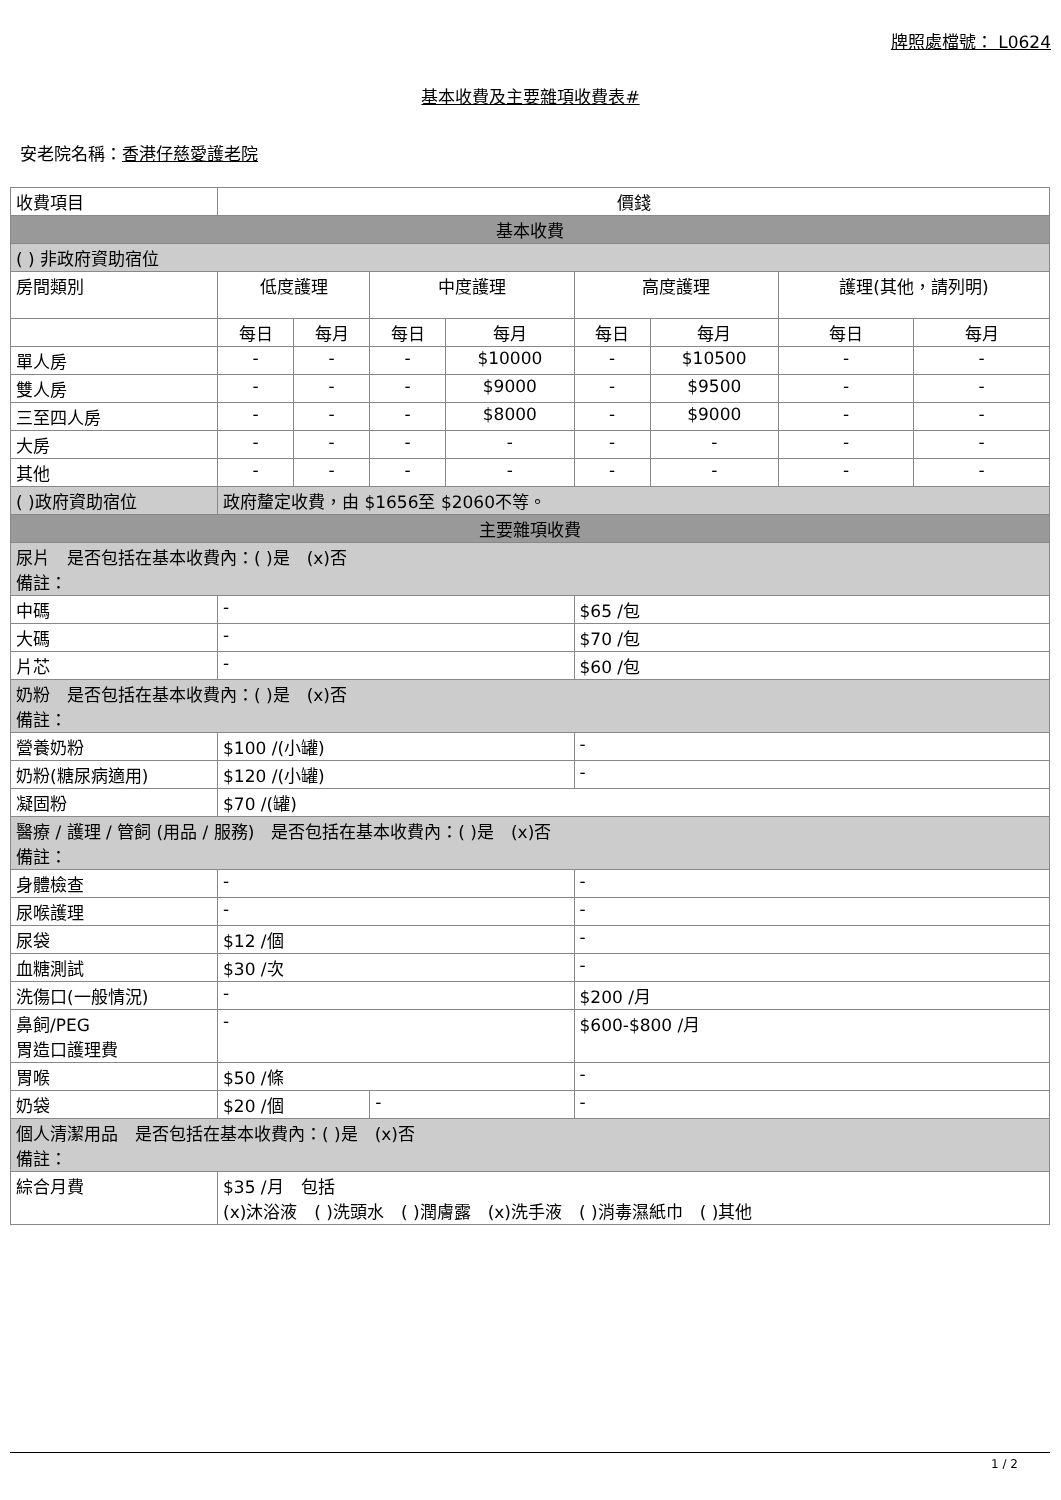牌照處檔號： L0624
基本收費及主要雜項收費表#
安老院名稱：香港仔慈愛護老院
| 收費項目 | 價錢 | | | | | | | |
| --- | --- | --- | --- | --- | --- | --- | --- | --- |
| 基本收費 | | | | | | | | |
| ( ) 非政府資助宿位 | | | | | | | | |
| 房間類別 | 低度護理 | | 中度護理 | | 高度護理 | | 護理(其他，請列明) | |
| | 每日 | 每月 | 每日 | 每月 | 每日 | 每月 | 每日 | 每月 |
| 單人房 | - | - | - | $10000 | - | $10500 | - | - |
| 雙人房 | - | - | - | $9000 | - | $9500 | - | - |
| 三至四人房 | - | - | - | $8000 | - | $9000 | - | - |
| 大房 | - | - | - | - | - | - | - | - |
| 其他 | - | - | - | - | - | - | - | - |
| ( )政府資助宿位 | 政府釐定收費，由 $1656至 $2060不等。 | | | | | | | |
| 主要雜項收費 | | | | | | | | |
| 尿片 是否包括在基本收費內：( )是 (x)否 備註： | | | | | | | | |
| 中碼 | - | | | | $65 /包 | | | |
| 大碼 | - | | | | $70 /包 | | | |
| 片芯 | - | | | | $60 /包 | | | |
| 奶粉 是否包括在基本收費內：( )是 (x)否 備註： | | | | | | | | |
| 營養奶粉 | $100 /(小罐) | | | | - | | | |
| 奶粉(糖尿病適用) | $120 /(小罐) | | | | - | | | |
| 凝固粉 | $70 /(罐) | | | | | | | |
| 醫療 / 護理 / 管飼 (用品 / 服務) 是否包括在基本收費內：( )是 (x)否 備註： | | | | | | | | |
| 身體檢查 | - | | | | - | | | |
| 尿喉護理 | - | | | | - | | | |
| 尿袋 | $12 /個 | | | | - | | | |
| 血糖測試 | $30 /次 | | | | - | | | |
| 洗傷口(一般情況) | - | | | | $200 /月 | | | |
| 鼻飼/PEG 胃造口護理費 | - | | | | $600-$800 /月 | | | |
| 胃喉 | $50 /條 | | | | - | | | |
| 奶袋 | $20 /個 | | - | | - | | | |
| 個人清潔用品 是否包括在基本收費內：( )是 (x)否 備註： | | | | | | | | |
| 綜合月費 | $35 /月 包括 (x)沐浴液 ( )洗頭水 ( )潤膚露 (x)洗手液 ( )消毒濕紙巾 ( )其他 | | | | | | | |
1 / 2